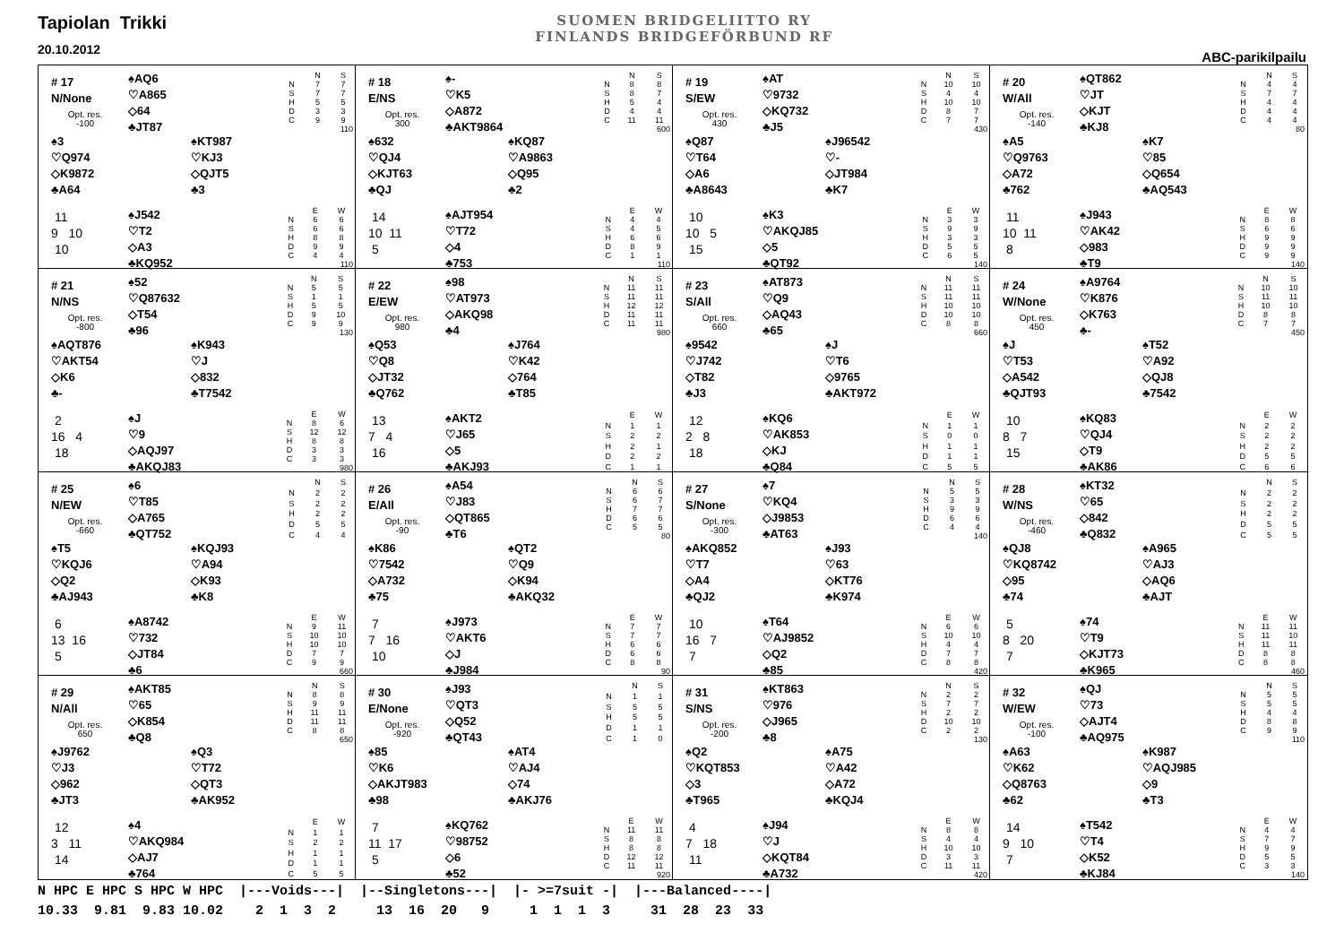Tapiolan Trikki
20.10.2012
SUOMEN BRIDGELIITTO RY
FINLANDS BRIDGEFÖRBUND RF
ABC-parikilpailu
# 17
N/None
Opt. res.
-100
♠AQ6
♡A865
◇64
♣JT87
| | N | S |
| --- | --- | --- |
| N | 7 | 7 |
| S | 7 | 7 |
| H | 5 | 5 |
| D | 3 | 3 |
| C | 9 | 9 |
| 110 | | |
♠3
♡Q974
◇K9872
♣A64
♠KT987
♡KJ3
◇QJT5
♣3
11
9 10
10
♠J542
♡T2
◇A3
♣KQ952
| | E | W |
| --- | --- | --- |
| N | 6 | 6 |
| S | 6 | 6 |
| H | 8 | 8 |
| D | 9 | 9 |
| C | 4 | 4 |
| 110 | | |
# 18
E/NS
Opt. res.
300
♠-
♡K5
◇A872
♣AKT9864
| | N | S |
| --- | --- | --- |
| N | 8 | 8 |
| S | 8 | 7 |
| H | 5 | 4 |
| D | 4 | 4 |
| C | 11 | 11 |
| 600 | | |
♠632
♡QJ4
◇KJT63
♣QJ
♠KQ87
♡A9863
◇Q95
♣2
14
10 11
5
♠AJT954
♡T72
◇4
♣753
| | E | W |
| --- | --- | --- |
| N | 4 | 4 |
| S | 4 | 5 |
| H | 6 | 6 |
| D | 8 | 9 |
| C | 1 | 1 |
| 110 | | |
# 19
S/EW
Opt. res.
430
♠AT
♡9732
◇KQ732
♣J5
| | N | S |
| --- | --- | --- |
| N | 10 | 10 |
| S | 4 | 4 |
| H | 10 | 10 |
| D | 8 | 7 |
| C | 7 | 7 |
| 430 | | |
♠Q87
♡T64
◇A6
♣A8643
♠J96542
♡-
◇JT984
♣K7
10
10 5
15
♠K3
♡AKQJ85
◇5
♣QT92
| | E | W |
| --- | --- | --- |
| N | 3 | 3 |
| S | 9 | 9 |
| H | 3 | 3 |
| D | 5 | 5 |
| C | 6 | 5 |
| 140 | | |
# 20
W/All
Opt. res.
-140
♠QT862
♡JT
◇KJT
♣KJ8
| | N | S |
| --- | --- | --- |
| N | 4 | 4 |
| S | 7 | 7 |
| H | 4 | 4 |
| D | 4 | 4 |
| C | 4 | 4 |
| 80 | | |
♠A5
♡Q9763
◇A72
♣762
♠K7
♡85
◇Q654
♣AQ543
11
10 11
8
♠J943
♡AK42
◇983
♣T9
| | E | W |
| --- | --- | --- |
| N | 8 | 8 |
| S | 6 | 6 |
| H | 9 | 9 |
| D | 9 | 9 |
| C | 9 | 9 |
| 140 | | |
# 21
N/NS
Opt. res.
-800
♠52
♡Q87632
◇T54
♣96
| | N | S |
| --- | --- | --- |
| N | 5 | 5 |
| S | 1 | 1 |
| H | 5 | 5 |
| D | 9 | 10 |
| C | 9 | 9 |
| 130 | | |
♠AQT876
♡AKT54
◇K6
♣-
♠K943
♡J
◇832
♣T7542
2
16 4
18
♠J
♡9
◇AQJ97
♣AKQJ83
| | E | W |
| --- | --- | --- |
| N | 8 | 6 |
| S | 12 | 12 |
| H | 8 | 8 |
| D | 3 | 3 |
| C | 3 | 3 |
| 980 | | |
# 22
E/EW
Opt. res.
980
♠98
♡AT973
◇AKQ98
♣4
| | N | S |
| --- | --- | --- |
| N | 11 | 11 |
| S | 11 | 11 |
| H | 12 | 12 |
| D | 11 | 11 |
| C | 11 | 11 |
| 980 | | |
♠Q53
♡Q8
◇JT32
♣Q762
♠J764
♡K42
◇764
♣T85
13
7 4
16
♠AKT2
♡J65
◇5
♣AKJ93
| | E | W |
| --- | --- | --- |
| N | 1 | 1 |
| S | 2 | 2 |
| H | 2 | 1 |
| D | 2 | 2 |
| C | 1 | 1 |
# 23
S/All
Opt. res.
660
♠AT873
♡Q9
◇AQ43
♣65
| | N | S |
| --- | --- | --- |
| N | 11 | 11 |
| S | 11 | 11 |
| H | 10 | 10 |
| D | 10 | 10 |
| C | 8 | 8 |
| 660 | | |
♠9542
♡J742
◇T82
♣J3
♠J
♡T6
◇9765
♣AKT972
12
2 8
18
♠KQ6
♡AK853
◇KJ
♣Q84
| | E | W |
| --- | --- | --- |
| N | 1 | 1 |
| S | 0 | 0 |
| H | 1 | 1 |
| D | 1 | 1 |
| C | 5 | 5 |
# 24
W/None
Opt. res.
450
♠A9764
♡K876
◇K763
♣-
| | N | S |
| --- | --- | --- |
| N | 10 | 10 |
| S | 11 | 11 |
| H | 10 | 10 |
| D | 8 | 8 |
| C | 7 | 7 |
| 450 | | |
♠J
♡T53
◇A542
♣QJT93
♠T52
♡A92
◇QJ8
♣7542
10
8 7
15
♠KQ83
♡QJ4
◇T9
♣AK86
| | E | W |
| --- | --- | --- |
| N | 2 | 2 |
| S | 2 | 2 |
| H | 2 | 2 |
| D | 5 | 5 |
| C | 6 | 6 |
# 25
N/EW
Opt. res.
-660
♠6
♡T85
◇A765
♣QT752
| | N | S |
| --- | --- | --- |
| N | 2 | 2 |
| S | 2 | 2 |
| H | 2 | 2 |
| D | 5 | 5 |
| C | 4 | 4 |
♠T5
♡KQJ6
◇Q2
♣AJ943
♠KQJ93
♡A94
◇K93
♣K8
6
13 16
5
♠A8742
♡732
◇JT84
♣6
| | E | W |
| --- | --- | --- |
| N | 9 | 11 |
| S | 10 | 10 |
| H | 10 | 10 |
| D | 7 | 7 |
| C | 9 | 9 |
| 660 | | |
# 26
E/All
Opt. res.
-90
♠A54
♡J83
◇QT865
♣T6
| | N | S |
| --- | --- | --- |
| N | 6 | 6 |
| S | 6 | 7 |
| H | 7 | 7 |
| D | 6 | 6 |
| C | 5 | 5 |
| 80 | | |
♠K86
♡7542
◇A732
♣75
♠QT2
♡Q9
◇K94
♣AKQ32
7
7 16
10
♠J973
♡AKT6
◇J
♣J984
| | E | W |
| --- | --- | --- |
| N | 7 | 7 |
| S | 7 | 7 |
| H | 6 | 6 |
| D | 6 | 6 |
| C | 8 | 8 |
| 90 | | |
# 27
S/None
Opt. res.
-300
♠7
♡KQ4
◇J9853
♣AT63
| | N | S |
| --- | --- | --- |
| N | 5 | 5 |
| S | 3 | 3 |
| H | 9 | 9 |
| D | 6 | 6 |
| C | 4 | 4 |
| 140 | | |
♠AKQ852
♡T7
◇A4
♣QJ2
♠J93
♡63
◇KT76
♣K974
10
16 7
7
♠T64
♡AJ9852
◇Q2
♣85
| | E | W |
| --- | --- | --- |
| N | 6 | 6 |
| S | 10 | 10 |
| H | 4 | 4 |
| D | 7 | 7 |
| C | 8 | 8 |
| 420 | | |
# 28
W/NS
Opt. res.
-460
♠KT32
♡65
◇842
♣Q832
| | N | S |
| --- | --- | --- |
| N | 2 | 2 |
| S | 2 | 2 |
| H | 2 | 2 |
| D | 5 | 5 |
| C | 5 | 5 |
♠QJ8
♡KQ8742
◇95
♣74
♠A965
♡AJ3
◇AQ6
♣AJT
5
8 20
7
♠74
♡T9
◇KJT73
♣K965
| | E | W |
| --- | --- | --- |
| N | 11 | 11 |
| S | 11 | 10 |
| H | 11 | 11 |
| D | 8 | 8 |
| C | 8 | 8 |
| 460 | | |
# 29
N/All
Opt. res.
650
♠AKT85
♡65
◇K854
♣Q8
| | N | S |
| --- | --- | --- |
| N | 8 | 8 |
| S | 9 | 9 |
| H | 11 | 11 |
| D | 11 | 11 |
| C | 8 | 8 |
| 650 | | |
♠J9762
♡J3
◇962
♣JT3
♠Q3
♡T72
◇QT3
♣AK952
12
3 11
14
♠4
♡AKQ984
◇AJ7
♣764
| | E | W |
| --- | --- | --- |
| N | 1 | 1 |
| S | 2 | 2 |
| H | 1 | 1 |
| D | 1 | 1 |
| C | 5 | 5 |
# 30
E/None
Opt. res.
-920
♠J93
♡QT3
◇Q52
♣QT43
| | N | S |
| --- | --- | --- |
| N | 1 | 1 |
| S | 5 | 5 |
| H | 5 | 5 |
| D | 1 | 1 |
| C | 1 | 0 |
♠85
♡K6
◇AKJT983
♣98
♠AT4
♡AJ4
◇74
♣AKJ76
7
11 17
5
♠KQ762
♡98752
◇6
♣52
| | E | W |
| --- | --- | --- |
| N | 11 | 11 |
| S | 8 | 8 |
| H | 8 | 8 |
| D | 12 | 12 |
| C | 11 | 11 |
| 920 | | |
# 31
S/NS
Opt. res.
-200
♠KT863
♡976
◇J965
♣8
| | N | S |
| --- | --- | --- |
| N | 2 | 2 |
| S | 7 | 7 |
| H | 2 | 2 |
| D | 10 | 10 |
| C | 2 | 2 |
| 130 | | |
♠Q2
♡KQT853
◇3
♣T965
♠A75
♡A42
◇A72
♣KQJ4
4
7 18
11
♠J94
♡J
◇KQT84
♣A732
| | E | W |
| --- | --- | --- |
| N | 8 | 8 |
| S | 4 | 4 |
| H | 10 | 10 |
| D | 3 | 3 |
| C | 11 | 11 |
| 420 | | |
# 32
W/EW
Opt. res.
-100
♠QJ
♡73
◇AJT4
♣AQ975
| | N | S |
| --- | --- | --- |
| N | 5 | 5 |
| S | 5 | 5 |
| H | 4 | 4 |
| D | 8 | 8 |
| C | 9 | 9 |
| 110 | | |
♠A63
♡K62
◇Q8763
♣62
♠K987
♡AQJ985
◇9
♣T3
14
9 10
7
♠T542
♡T4
◇K52
♣KJ84
| | E | W |
| --- | --- | --- |
| N | 4 | 4 |
| S | 7 | 7 |
| H | 9 | 9 |
| D | 5 | 5 |
| C | 3 | 3 |
| 140 | | |
N HPC E HPC S HPC W HPC |---Voids---| |--Singletons---| |- >=7suit -| |---Balanced----| 10.33 9.81 9.83 10.02 2 1 3 2 13 16 20 9 1 1 1 3 31 28 23 33